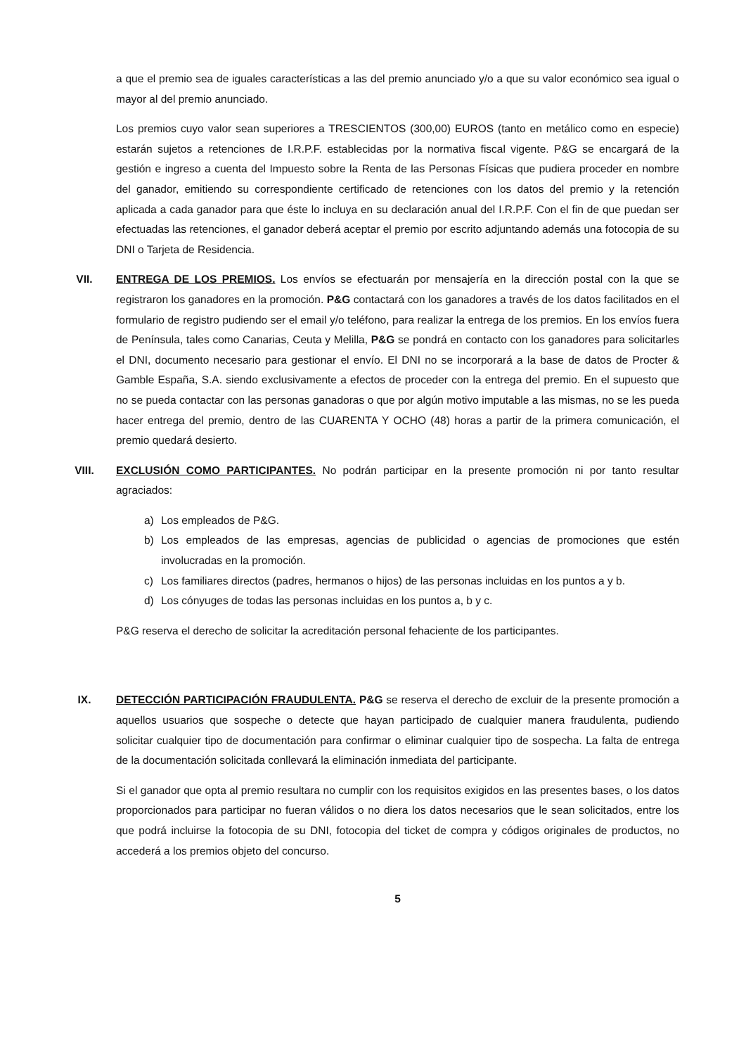a que el premio sea de iguales características a las del premio anunciado y/o a que su valor económico sea igual o mayor al del premio anunciado.
Los premios cuyo valor sean superiores a TRESCIENTOS (300,00) EUROS (tanto en metálico como en especie) estarán sujetos a retenciones de I.R.P.F. establecidas por la normativa fiscal vigente. P&G se encargará de la gestión e ingreso a cuenta del Impuesto sobre la Renta de las Personas Físicas que pudiera proceder en nombre del ganador, emitiendo su correspondiente certificado de retenciones con los datos del premio y la retención aplicada a cada ganador para que éste lo incluya en su declaración anual del I.R.P.F. Con el fin de que puedan ser efectuadas las retenciones, el ganador deberá aceptar el premio por escrito adjuntando además una fotocopia de su DNI o Tarjeta de Residencia.
VII. ENTREGA DE LOS PREMIOS. Los envíos se efectuarán por mensajería en la dirección postal con la que se registraron los ganadores en la promoción. P&G contactará con los ganadores a través de los datos facilitados en el formulario de registro pudiendo ser el email y/o teléfono, para realizar la entrega de los premios. En los envíos fuera de Península, tales como Canarias, Ceuta y Melilla, P&G se pondrá en contacto con los ganadores para solicitarles el DNI, documento necesario para gestionar el envío. El DNI no se incorporará a la base de datos de Procter & Gamble España, S.A. siendo exclusivamente a efectos de proceder con la entrega del premio. En el supuesto que no se pueda contactar con las personas ganadoras o que por algún motivo imputable a las mismas, no se les pueda hacer entrega del premio, dentro de las CUARENTA Y OCHO (48) horas a partir de la primera comunicación, el premio quedará desierto.
VIII. EXCLUSIÓN COMO PARTICIPANTES. No podrán participar en la presente promoción ni por tanto resultar agraciados:
a) Los empleados de P&G.
b) Los empleados de las empresas, agencias de publicidad o agencias de promociones que estén involucradas en la promoción.
c) Los familiares directos (padres, hermanos o hijos) de las personas incluidas en los puntos a y b.
d) Los cónyuges de todas las personas incluidas en los puntos a, b y c.
P&G reserva el derecho de solicitar la acreditación personal fehaciente de los participantes.
IX. DETECCIÓN PARTICIPACIÓN FRAUDULENTA. P&G se reserva el derecho de excluir de la presente promoción a aquellos usuarios que sospeche o detecte que hayan participado de cualquier manera fraudulenta, pudiendo solicitar cualquier tipo de documentación para confirmar o eliminar cualquier tipo de sospecha. La falta de entrega de la documentación solicitada conllevará la eliminación inmediata del participante.
Si el ganador que opta al premio resultara no cumplir con los requisitos exigidos en las presentes bases, o los datos proporcionados para participar no fueran válidos o no diera los datos necesarios que le sean solicitados, entre los que podrá incluirse la fotocopia de su DNI, fotocopia del ticket de compra y códigos originales de productos, no accederá a los premios objeto del concurso.
5